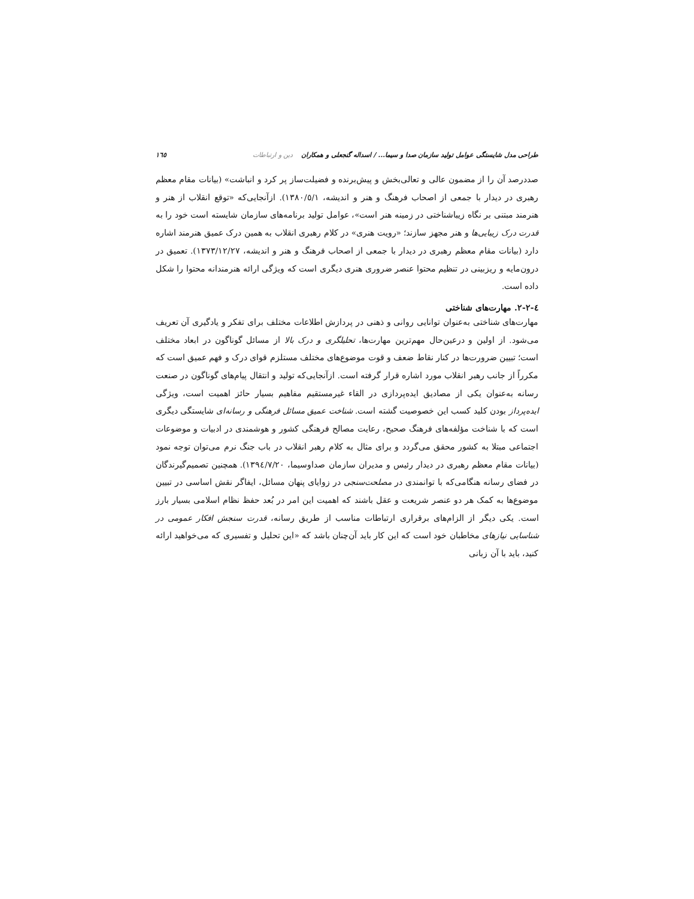طراحی مدل شایستگی عوامل تولید سازمان صدا و سیما... / اسداله گنجعلی و همکاران دین و ارتباطات ١٦٥
صددرصد آن را از مضمون عالی و تعالی‌بخش و پیش‌برنده و فضیلت‌ساز پر کرد و انباشت» (بیانات مقام معظم رهبری در دیدار با جمعی از اصحاب فرهنگ و هنر و اندیشه، ١٣٨٠/٥/١). ازآنجایی‌که «توقع انقلاب از هنر و هنرمند مبتنی بر نگاه زیباشناختی در زمینه هنر است»، عوامل تولید برنامه‌های سازمان شایسته است خود را به قدرت درک زیبایی‌ها و هنر مجهز سازند؛ «رویت هنری» در کلام رهبری انقلاب به همین درک عمیق هنرمند اشاره دارد (بیانات مقام معظم رهبری در دیدار با جمعی از اصحاب فرهنگ و هنر و اندیشه، ١٣٧٣/١٢/٢٧). تعمیق در درون‌مایه و ریزبینی در تنظیم محتوا عنصر ضروری هنری دیگری است که ویژگی ارائه هنرمندانه محتوا را شکل داده است.
٤-٢-٢. مهارت‌های شناختی
مهارت‌های شناختی به‌عنوان توانایی روانی و ذهنی در پردازش اطلاعات مختلف برای تفکر و یادگیری آن تعریف می‌شود. از اولین و درعین‌حال مهم‌ترین مهارت‌ها، تحلیلگری و درک بالا از مسائل گوناگون در ابعاد مختلف است؛ تبیین ضرورت‌ها در کنار نقاط ضعف و قوت موضوع‌های مختلف مستلزم قوای درک و فهم عمیق است که مکرراً از جانب رهبر انقلاب مورد اشاره قرار گرفته است. ازآنجایی‌که تولید و انتقال پیام‌های گوناگون در صنعت رسانه به‌عنوان یکی از مصادیق ایده‌پردازی در القاء غیرمستقیم مفاهیم بسیار حائز اهمیت است، ویژگی ایده‌پرداز بودن کلید کسب این خصوصیت گشته است. شناخت عمیق مسائل فرهنگی و رسانه‌ای شایستگی دیگری است که با شناخت مؤلفه‌های فرهنگ صحیح، رعایت مصالح فرهنگی کشور و هوشمندی در ادبیات و موضوعات اجتماعی مبتلا به کشور محقق می‌گردد و برای مثال به کلام رهبر انقلاب در باب جنگ نرم می‌توان توجه نمود (بیانات مقام معظم رهبری در دیدار رئیس و مدیران سازمان صداوسیما، ١٣٩٤/٧/٢٠). همچنین تصمیم‌گیرندگان در فضای رسانه هنگامی‌که با توانمندی در مصلحت‌سنجی در زوایای پنهان مسائل، ایفاگر نقش اساسی در تبیین موضوع‌ها به کمک هر دو عنصر شریعت و عقل باشند که اهمیت این امر در بُعد حفظ نظام اسلامی بسیار بارز است. یکی دیگر از الزام‌های برقراری ارتباطات مناسب از طریق رسانه، قدرت سنجش افکار عمومی در شناسایی نیازهای مخاطبان خود است که این کار باید آن‌چنان باشد که «این تحلیل و تفسیری که می‌خواهید ارائه کنید، باید با آن زبانی